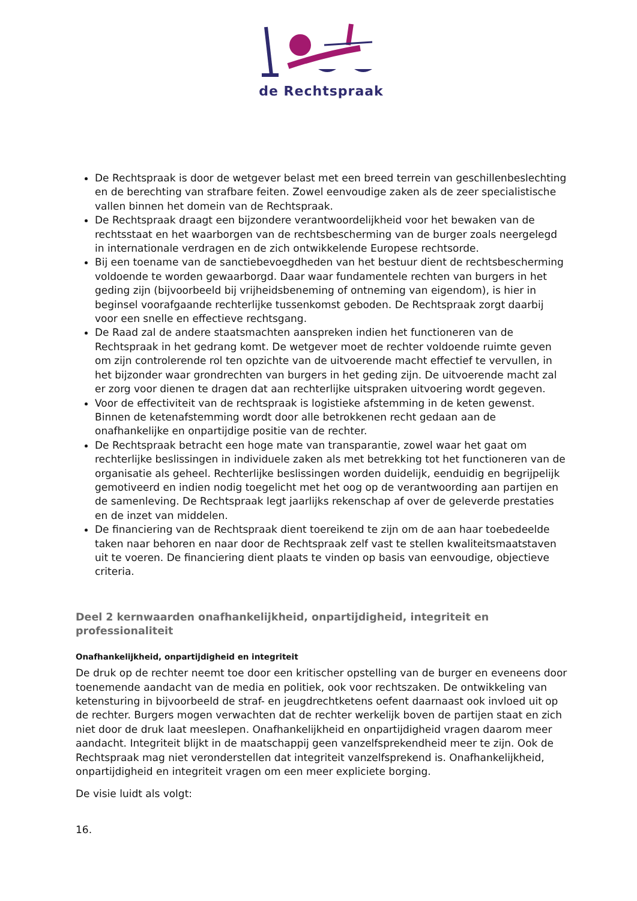de Rechtspraak
De Rechtspraak is door de wetgever belast met een breed terrein van geschillenbeslechting en de berechting van strafbare feiten. Zowel eenvoudige zaken als de zeer specialistische vallen binnen het domein van de Rechtspraak.
De Rechtspraak draagt een bijzondere verantwoordelijkheid voor het bewaken van de rechtsstaat en het waarborgen van de rechtsbescherming van de burger zoals neergelegd in internationale verdragen en de zich ontwikkelende Europese rechtsorde.
Bij een toename van de sanctiebevoegdheden van het bestuur dient de rechtsbescherming voldoende te worden gewaarborgd. Daar waar fundamentele rechten van burgers in het geding zijn (bijvoorbeeld bij vrijheidsbeneming of ontneming van eigendom), is hier in beginsel voorafgaande rechterlijke tussenkomst geboden. De Rechtspraak zorgt daarbij voor een snelle en effectieve rechtsgang.
De Raad zal de andere staatsmachten aanspreken indien het functioneren van de Rechtspraak in het gedrang komt. De wetgever moet de rechter voldoende ruimte geven om zijn controlerende rol ten opzichte van de uitvoerende macht effectief te vervullen, in het bijzonder waar grondrechten van burgers in het geding zijn. De uitvoerende macht zal er zorg voor dienen te dragen dat aan rechterlijke uitspraken uitvoering wordt gegeven.
Voor de effectiviteit van de rechtspraak is logistieke afstemming in de keten gewenst. Binnen de ketenafstemming wordt door alle betrokkenen recht gedaan aan de onafhankelijke en onpartijdige positie van de rechter.
De Rechtspraak betracht een hoge mate van transparantie, zowel waar het gaat om rechterlijke beslissingen in individuele zaken als met betrekking tot het functioneren van de organisatie als geheel. Rechterlijke beslissingen worden duidelijk, eenduidig en begrijpelijk gemotiveerd en indien nodig toegelicht met het oog op de verantwoording aan partijen en de samenleving. De Rechtspraak legt jaarlijks rekenschap af over de geleverde prestaties en de inzet van middelen.
De financiering van de Rechtspraak dient toereikend te zijn om de aan haar toebedeelde taken naar behoren en naar door de Rechtspraak zelf vast te stellen kwaliteitsmaatstaven uit te voeren. De financiering dient plaats te vinden op basis van eenvoudige, objectieve criteria.
Deel 2 kernwaarden onafhankelijkheid, onpartijdigheid, integriteit en professionaliteit
Onafhankelijkheid, onpartijdigheid en integriteit
De druk op de rechter neemt toe door een kritischer opstelling van de burger en eveneens door toenemende aandacht van de media en politiek, ook voor rechtszaken. De ontwikkeling van ketensturing in bijvoorbeeld de straf- en jeugdrechtketens oefent daarnaast ook invloed uit op de rechter. Burgers mogen verwachten dat de rechter werkelijk boven de partijen staat en zich niet door de druk laat meeslepen. Onafhankelijkheid en onpartijdigheid vragen daarom meer aandacht. Integriteit blijkt in de maatschappij geen vanzelfsprekendheid meer te zijn. Ook de Rechtspraak mag niet veronderstellen dat integriteit vanzelfsprekend is. Onafhankelijkheid, onpartijdigheid en integriteit vragen om een meer expliciete borging.
De visie luidt als volgt:
16.